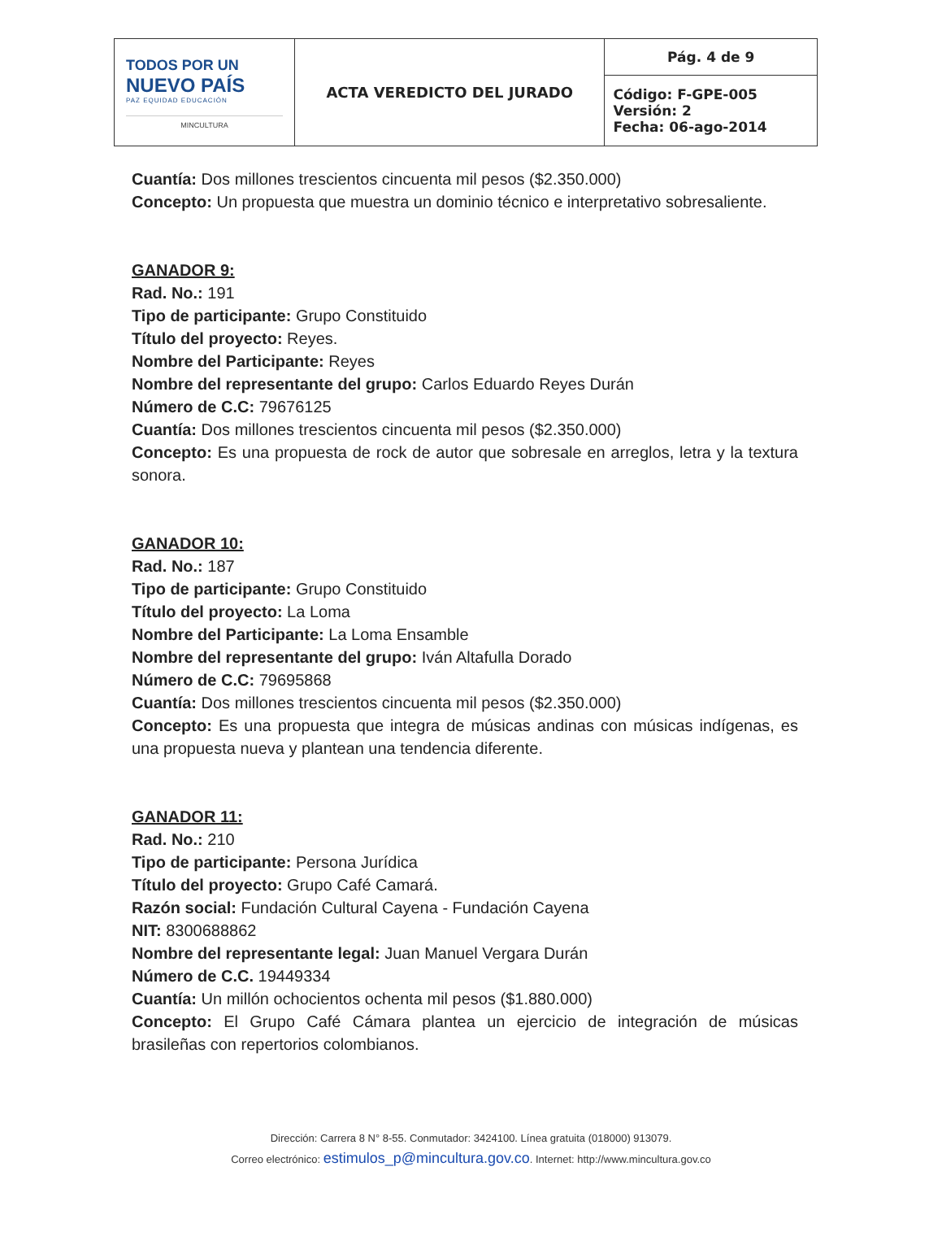| TODOS POR UN NUEVO PAÍS PAZ EQUIDAD EDUCACIÓN MINCULTURA | ACTA VEREDICTO DEL JURADO | Pág. 4 de 9 |
| | | Código: F-GPE-005 Versión: 2 Fecha: 06-ago-2014 |
Cuantía: Dos millones trescientos cincuenta mil pesos ($2.350.000)
Concepto: Un propuesta que muestra un dominio técnico e interpretativo sobresaliente.
GANADOR 9:
Rad. No.: 191
Tipo de participante: Grupo Constituido
Título del proyecto: Reyes.
Nombre del Participante: Reyes
Nombre del representante del grupo: Carlos Eduardo Reyes Durán
Número de C.C: 79676125
Cuantía: Dos millones trescientos cincuenta mil pesos ($2.350.000)
Concepto: Es una propuesta de rock de autor que sobresale en arreglos, letra y la textura sonora.
GANADOR 10:
Rad. No.: 187
Tipo de participante: Grupo Constituido
Título del proyecto: La Loma
Nombre del Participante: La Loma Ensamble
Nombre del representante del grupo: Iván Altafulla Dorado
Número de C.C: 79695868
Cuantía: Dos millones trescientos cincuenta mil pesos ($2.350.000)
Concepto: Es una propuesta que integra de músicas andinas con músicas indígenas, es una propuesta nueva y plantean una tendencia diferente.
GANADOR 11:
Rad. No.: 210
Tipo de participante: Persona Jurídica
Título del proyecto: Grupo Café Camará.
Razón social: Fundación Cultural Cayena - Fundación Cayena
NIT: 8300688862
Nombre del representante legal: Juan Manuel Vergara Durán
Número de C.C. 19449334
Cuantía: Un millón ochocientos ochenta mil pesos ($1.880.000)
Concepto: El Grupo Café Cámara plantea un ejercicio de integración de músicas brasileñas con repertorios colombianos.
Dirección: Carrera 8 N° 8-55. Conmutador: 3424100. Línea gratuita (018000) 913079.
Correo electrónico: estimulos_p@mincultura.gov.co. Internet: http://www.mincultura.gov.co